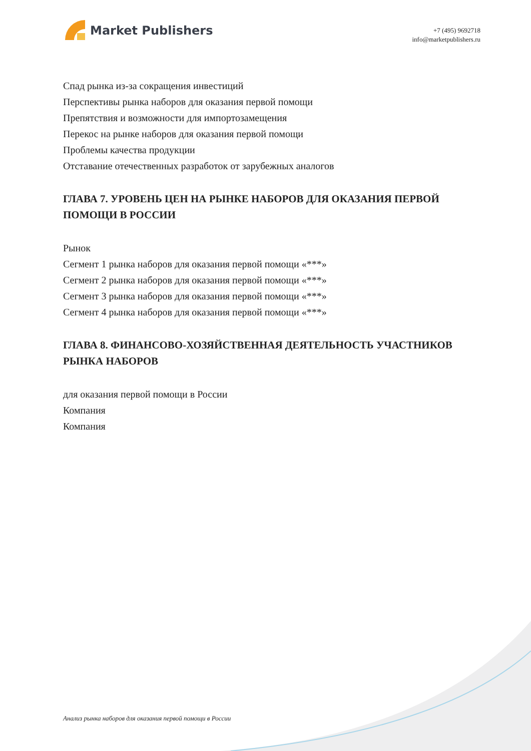Market Publishers
+7 (495) 9692718
info@marketpublishers.ru
Спад рынка из-за сокращения инвестиций
Перспективы рынка наборов для оказания первой помощи
Препятствия и возможности для импортозамещения
Перекос на рынке наборов для оказания первой помощи
Проблемы качества продукции
Отставание отечественных разработок от зарубежных аналогов
ГЛАВА 7. УРОВЕНЬ ЦЕН НА РЫНКЕ НАБОРОВ ДЛЯ ОКАЗАНИЯ ПЕРВОЙ ПОМОЩИ В РОССИИ
Рынок
Сегмент 1 рынка наборов для оказания первой помощи «***»
Сегмент 2 рынка наборов для оказания первой помощи «***»
Сегмент 3 рынка наборов для оказания первой помощи «***»
Сегмент 4 рынка наборов для оказания первой помощи «***»
ГЛАВА 8. ФИНАНСОВО-ХОЗЯЙСТВЕННАЯ ДЕЯТЕЛЬНОСТЬ УЧАСТНИКОВ РЫНКА НАБОРОВ
для оказания первой помощи в России
Компания
Компания
Анализ рынка наборов для оказания первой помощи в России